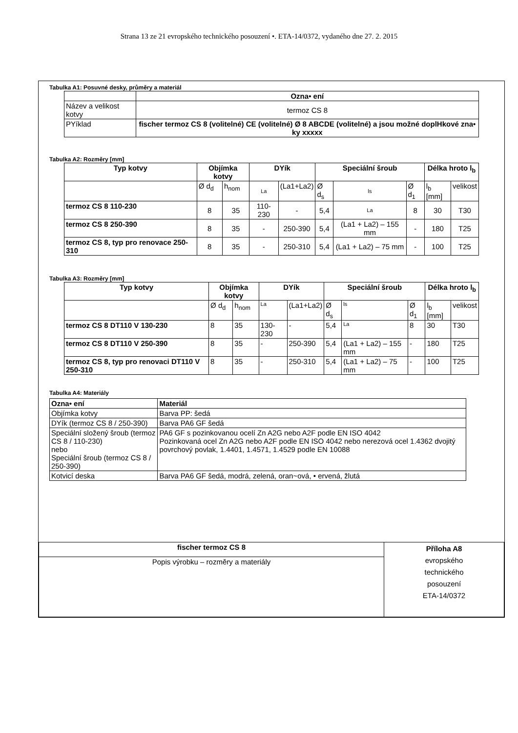Strana 13 ze 21 evropského technického posouzení •. ETA-14/0372, vydaného dne 27. 2. 2015
Tabulka A1: Posuvné desky, průměry a materiál
| | Ozna• ení |
| Název a velikost kotvy | termoz CS 8 |
| PYíklad | fischer termoz CS 8 (volitelné) CE (volitelné) Ø 8 ABCDE (volitelné) a jsou možné doplHkové zna• ky xxxxx |
Tabulka A2: Rozměry [mm]
| Typ kotvy | Objímka kotvy | | DYík | | Speciální šroub | | | Délka hroto l<sub>b</sub> | |
| --- | --- | --- | --- | --- | --- | --- | --- | --- | --- |
| | Ø d<sub>d</sub> | h<sub>nom</sub> | La | (La1+La2) | Ø d<sub>s</sub> | ls | Ø d<sub>1</sub> | l<sub>b</sub> [mm] | velikost |
| termoz CS 8 110-230 | 8 | 35 | 110-230 | - | 5,4 | La | 8 | 30 | T30 |
| termoz CS 8 250-390 | 8 | 35 | - | 250-390 | 5,4 | (La1 + La2) – 155 mm | - | 180 | T25 |
| termoz CS 8, typ pro renovace 250-310 | 8 | 35 | - | 250-310 | 5,4 | (La1 + La2) – 75 mm | - | 100 | T25 |
Tabulka A3: Rozměry [mm]
| Typ kotvy | Objímka kotvy | | DYík | | Speciální šroub | | | Délka hroto l<sub>b</sub> | |
| --- | --- | --- | --- | --- | --- | --- | --- | --- | --- |
| | Ø d<sub>d</sub> | h<sub>nom</sub> | La | (La1+La2) | Ø d<sub>s</sub> | ls | Ø d<sub>1</sub> | l<sub>b</sub> [mm] | velikost |
| termoz CS 8 DT110 V 130-230 | 8 | 35 | 130-230 | - | 5,4 | La | 8 | 30 | T30 |
| termoz CS 8 DT110 V 250-390 | 8 | 35 | - | 250-390 | 5,4 | (La1 + La2) – 155 mm | - | 180 | T25 |
| termoz CS 8, typ pro renovaci DT110 V 250-310 | 8 | 35 | - | 250-310 | 5,4 | (La1 + La2) – 75 mm | - | 100 | T25 |
Tabulka A4: Materiály
| Ozna• ení | Materiál |
| --- | --- |
| Objímka kotvy | Barva PP: šedá |
| DYík (termoz CS 8 / 250-390) | Barva PA6 GF šedá |
| Speciální složený šroub (termoz CS 8 / 110-230) nebo Speciální šroub (termoz CS 8 / 250-390) | PA6 GF s pozinkovanou ocelí Zn A2G nebo A2F podle EN ISO 4042 Pozinkovaná ocel Zn A2G nebo A2F podle EN ISO 4042 nebo nerezová ocel 1.4362 dvojitý povrchový povlak, 1.4401, 1.4571, 1.4529 podle EN 10088 |
| Kotvicí deska | Barva PA6 GF šedá, modrá, zelená, oran~ová, • ervená, žlutá |
| fischer termoz CS 8 | Příloha A8 evropského technického posouzení ETA-14/0372 |
| Popis výrobku – rozměry a materiály | |